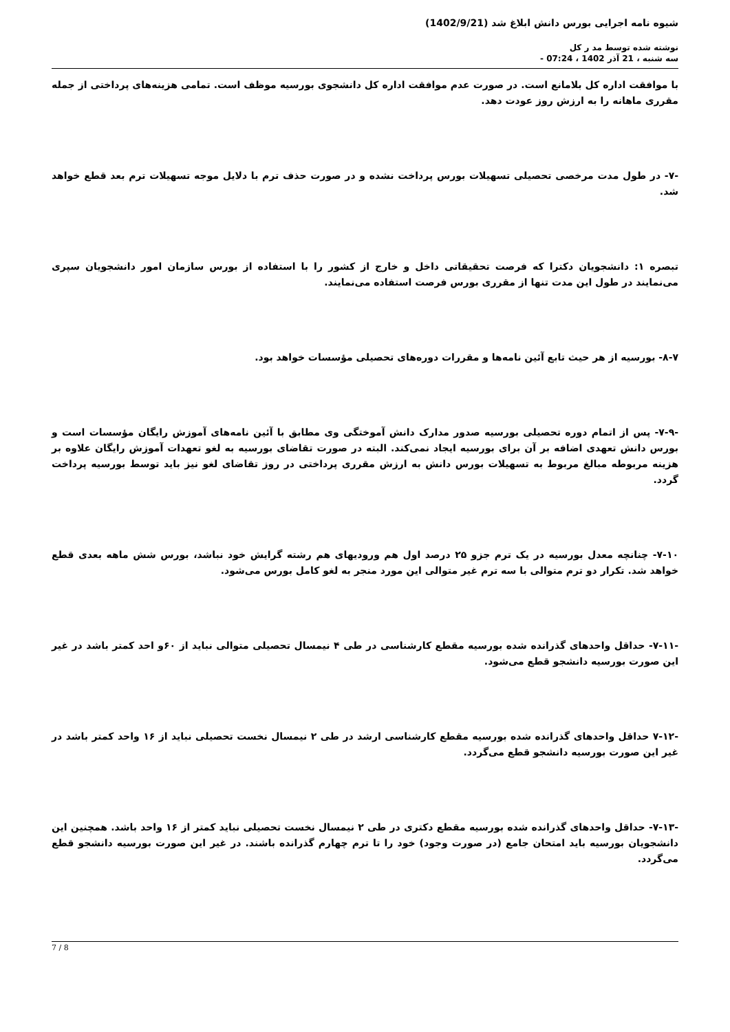شیوه نامه اجرایی بورس دانش ابلاغ شد (1402/9/21)
نوشته شده توسط مد ر کل
سه شنبه ، 21 آذر 1402 ، 07:24 -
با موافقت اداره کل بلامانع است. در صورت عدم موافقت اداره کل دانشجوی بورسیه موظف است. تمامی هزینه‌های پرداختی از جمله مقرری ماهانه را به ارزش روز عودت دهد.
-۷- در طول مدت مرخصی تحصیلی تسهیلات بورس پرداخت نشده و در صورت حذف ترم با دلایل موجه تسهیلات ترم بعد قطع خواهد شد.
تبصره ۱: دانشجویان دکترا که فرصت تحقیقاتی داخل و خارج از کشور را با استفاده از بورس سازمان امور دانشجویان سپری می‌نمایند در طول این مدت تنها از مقرری بورس فرصت استفاده می‌نمایند.
۸-۷- بورسیه از هر حیث تابع آئین نامه‌ها و مقررات دوره‌های تحصیلی مؤسسات خواهد بود.
-۷-۹- پس از اتمام دوره تحصیلی بورسیه صدور مدارک دانش آموختگی وی مطابق با آئین نامه‌های آموزش رایگان مؤسسات است و بورس دانش تعهدی اضافه بر آن برای بورسیه ایجاد نمی‌کند. البته در صورت تقاضای بورسیه به لغو تعهدات آموزش رایگان علاوه بر هزینه مربوطه مبالغ مربوط به تسهیلات بورس دانش به ارزش مقرری پرداختی در روز تقاضای لغو نیز باید توسط بورسیه پرداخت گردد.
۷-۱۰- چنانچه معدل بورسیه در یک ترم جزو ۲۵ درصد اول هم ورودیهای هم رشته گرایش خود نباشد، بورس شش ماهه بعدی قطع خواهد شد. تکرار دو ترم متوالی با سه ترم غیر متوالی این مورد منجر به لغو کامل بورس می‌شود.
-۷-۱۱- حداقل واحدهای گذرانده شده بورسیه مقطع کارشناسی در طی ۴ نیمسال تحصیلی متوالی نباید از ۶۰و احد کمتر باشد در غیر این صورت بورسیه دانشجو قطع می‌شود.
-۷-۱۲ حداقل واحدهای گذرانده شده بورسیه مقطع کارشناسی ارشد در طی ۲ نیمسال نخست تحصیلی نباید از ۱۶ واحد کمتر باشد در غیر این صورت بورسیه دانشجو قطع می‌گردد.
-۷-۱۳- حداقل واحدهای گذرانده شده بورسیه مقطع دکتری در طی ۲ نیمسال نخست تحصیلی نباید کمتر از ۱۶ واحد باشد. همچنین این دانشجویان بورسیه باید امتحان جامع (در صورت وجود) خود را تا ترم چهارم گذرانده باشند. در غیر این صورت بورسیه دانشجو قطع می‌گردد.
7 / 8